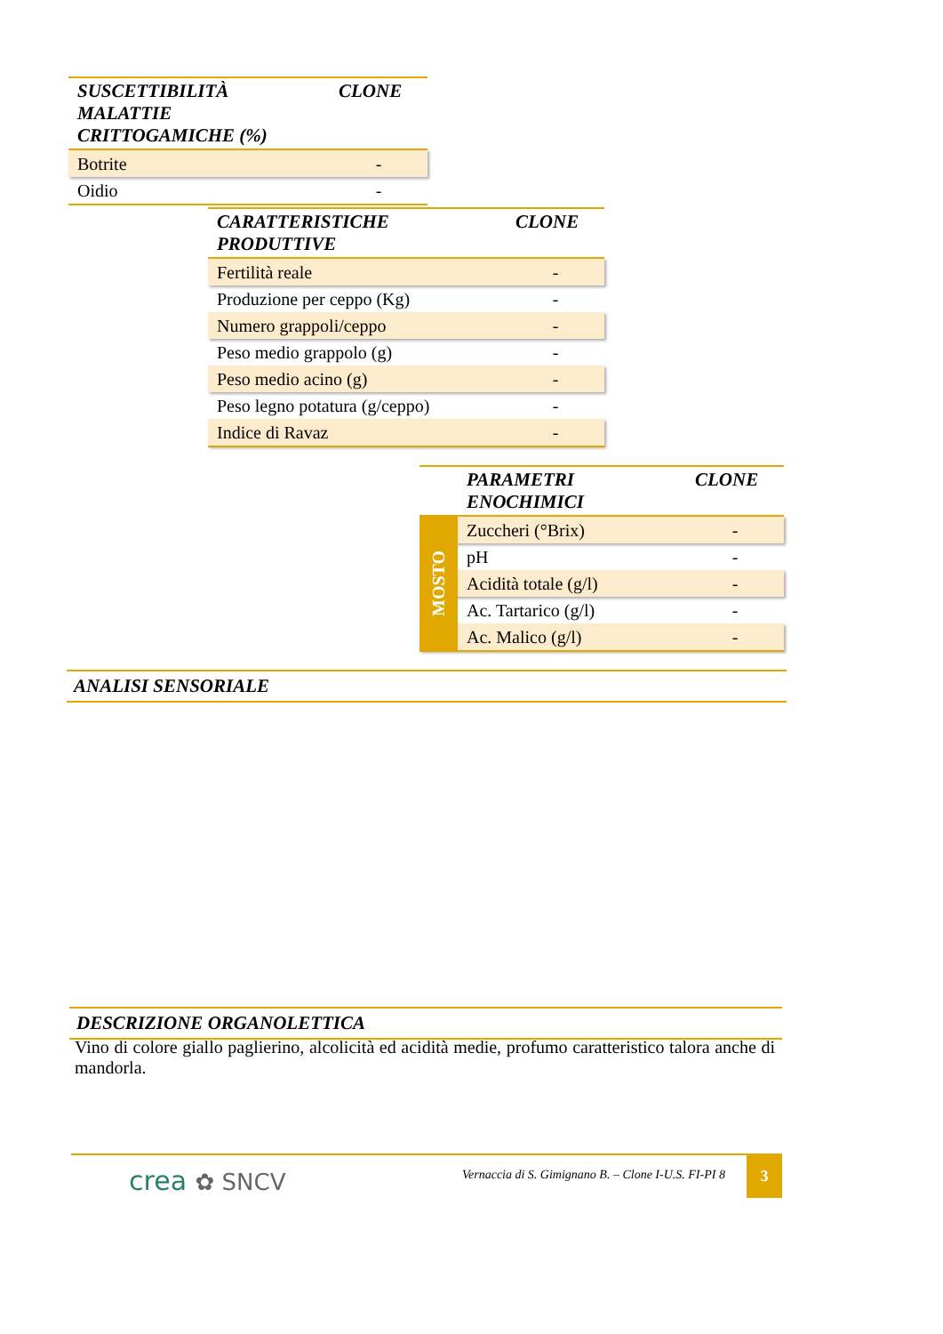| SUSCETTIBILITÀ MALATTIE CRITTOGAMICHE (%) | CLONE |
| --- | --- |
| Botrite | - |
| Oidio | - |
| CARATTERISTICHE PRODUTTIVE | CLONE |
| --- | --- |
| Fertilità reale | - |
| Produzione per ceppo (Kg) | - |
| Numero grappoli/ceppo | - |
| Peso medio grappolo (g) | - |
| Peso medio acino (g) | - |
| Peso legno potatura (g/ceppo) | - |
| Indice di Ravaz | - |
| | PARAMETRI ENOCHIMICI | CLONE |
| --- | --- | --- |
| MOSTO | Zuccheri (°Brix) | - |
| | pH | - |
| | Acidità totale (g/l) | - |
| | Ac. Tartarico (g/l) | - |
| | Ac. Malico (g/l) | - |
ANALISI SENSORIALE
DESCRIZIONE ORGANOLETTICA
Vino di colore giallo paglierino, alcolicità ed acidità medie, profumo caratteristico talora anche di mandorla.
crea ✿ SNCV
Vernaccia di S. Gimignano B. – Clone I-U.S. FI-PI 8
3